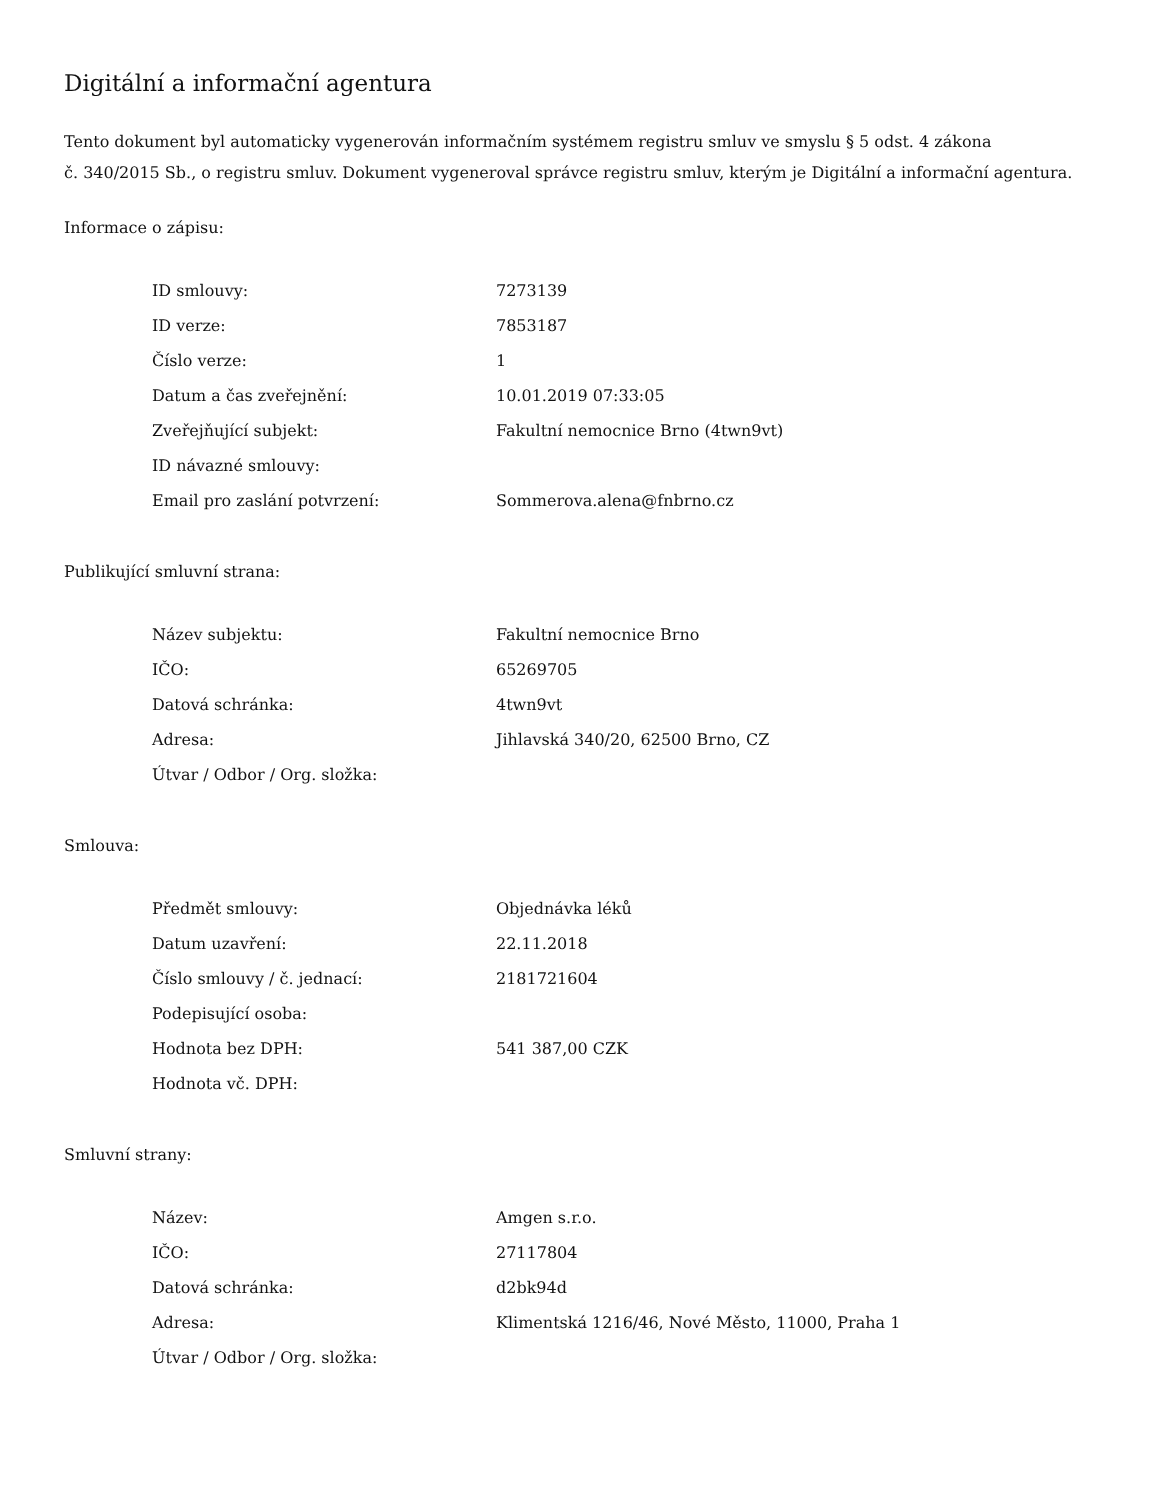Digitální a informační agentura
Tento dokument byl automaticky vygenerován informačním systémem registru smluv ve smyslu § 5 odst. 4 zákona
č. 340/2015 Sb., o registru smluv. Dokument vygeneroval správce registru smluv, kterým je Digitální a informační agentura.
Informace o zápisu:
| ID smlouvy: | 7273139 |
| ID verze: | 7853187 |
| Číslo verze: | 1 |
| Datum a čas zveřejnění: | 10.01.2019 07:33:05 |
| Zveřejňující subjekt: | Fakultní nemocnice Brno (4twn9vt) |
| ID návazné smlouvy: | |
| Email pro zaslání potvrzení: | Sommerova.alena@fnbrno.cz |
Publikující smluvní strana:
| Název subjektu: | Fakultní nemocnice Brno |
| IČO: | 65269705 |
| Datová schránka: | 4twn9vt |
| Adresa: | Jihlavská 340/20, 62500 Brno, CZ |
| Útvar / Odbor / Org. složka: | |
Smlouva:
| Předmět smlouvy: | Objednávka léků |
| Datum uzavření: | 22.11.2018 |
| Číslo smlouvy / č. jednací: | 2181721604 |
| Podepisující osoba: | |
| Hodnota bez DPH: | 541 387,00 CZK |
| Hodnota vč. DPH: | |
Smluvní strany:
| Název: | Amgen s.r.o. |
| IČO: | 27117804 |
| Datová schránka: | d2bk94d |
| Adresa: | Klimentská 1216/46, Nové Město, 11000, Praha 1 |
| Útvar / Odbor / Org. složka: | |